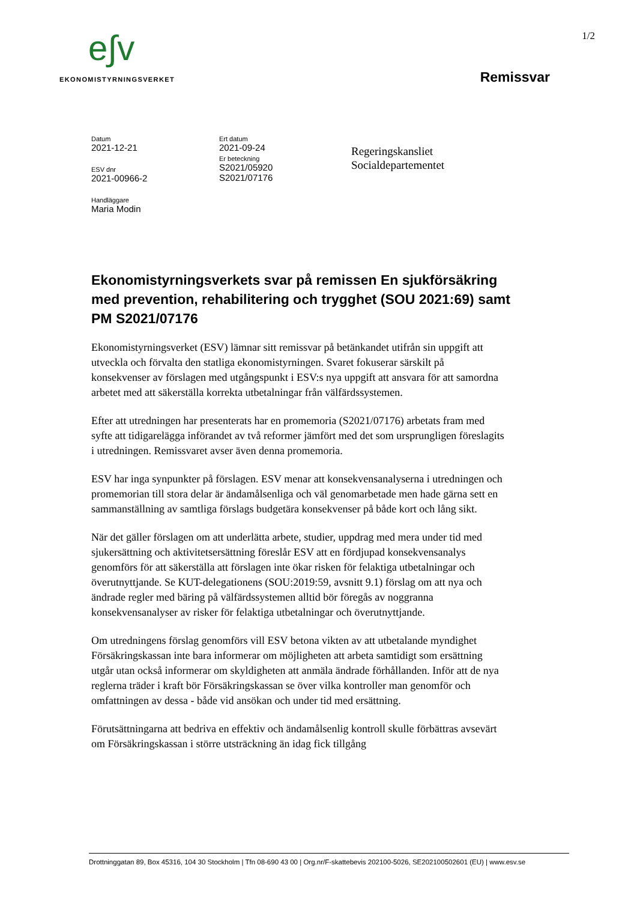e∫v
EKONOMISTYRNINGSVERKET
1/2
Remissvar
Datum
2021-12-21
ESV dnr
2021-00966-2
Handläggare
Maria Modin
Ert datum
2021-09-24
Er beteckning
S2021/05920
S2021/07176
Regeringskansliet
Socialdepartementet
Ekonomistyrningsverkets svar på remissen En sjukförsäkring med prevention, rehabilitering och trygghet (SOU 2021:69) samt PM S2021/07176
Ekonomistyrningsverket (ESV) lämnar sitt remissvar på betänkandet utifrån sin uppgift att utveckla och förvalta den statliga ekonomistyrningen. Svaret fokuserar särskilt på konsekvenser av förslagen med utgångspunkt i ESV:s nya uppgift att ansvara för att samordna arbetet med att säkerställa korrekta utbetalningar från välfärdssystemen.
Efter att utredningen har presenterats har en promemoria (S2021/07176) arbetats fram med syfte att tidigarelägga införandet av två reformer jämfört med det som ursprungligen föreslagits i utredningen. Remissvaret avser även denna promemoria.
ESV har inga synpunkter på förslagen. ESV menar att konsekvensanalyserna i utredningen och promemorian till stora delar är ändamålsenliga och väl genomarbetade men hade gärna sett en sammanställning av samtliga förslags budgetära konsekvenser på både kort och lång sikt.
När det gäller förslagen om att underlätta arbete, studier, uppdrag med mera under tid med sjukersättning och aktivitetsersättning föreslår ESV att en fördjupad konsekvensanalys genomförs för att säkerställa att förslagen inte ökar risken för felaktiga utbetalningar och överutnyttjande. Se KUT-delegationens (SOU:2019:59, avsnitt 9.1) förslag om att nya och ändrade regler med bäring på välfärdssystemen alltid bör föregås av noggranna konsekvensanalyser av risker för felaktiga utbetalningar och överutnyttjande.
Om utredningens förslag genomförs vill ESV betona vikten av att utbetalande myndighet Försäkringskassan inte bara informerar om möjligheten att arbeta samtidigt som ersättning utgår utan också informerar om skyldigheten att anmäla ändrade förhållanden. Inför att de nya reglerna träder i kraft bör Försäkringskassan se över vilka kontroller man genomför och omfattningen av dessa - både vid ansökan och under tid med ersättning.
Förutsättningarna att bedriva en effektiv och ändamålsenlig kontroll skulle förbättras avsevärt om Försäkringskassan i större utsträckning än idag fick tillgång
Drottninggatan 89, Box 45316, 104 30 Stockholm | Tfn 08-690 43 00 | Org.nr/F-skattebevis 202100-5026, SE202100502601 (EU) | www.esv.se